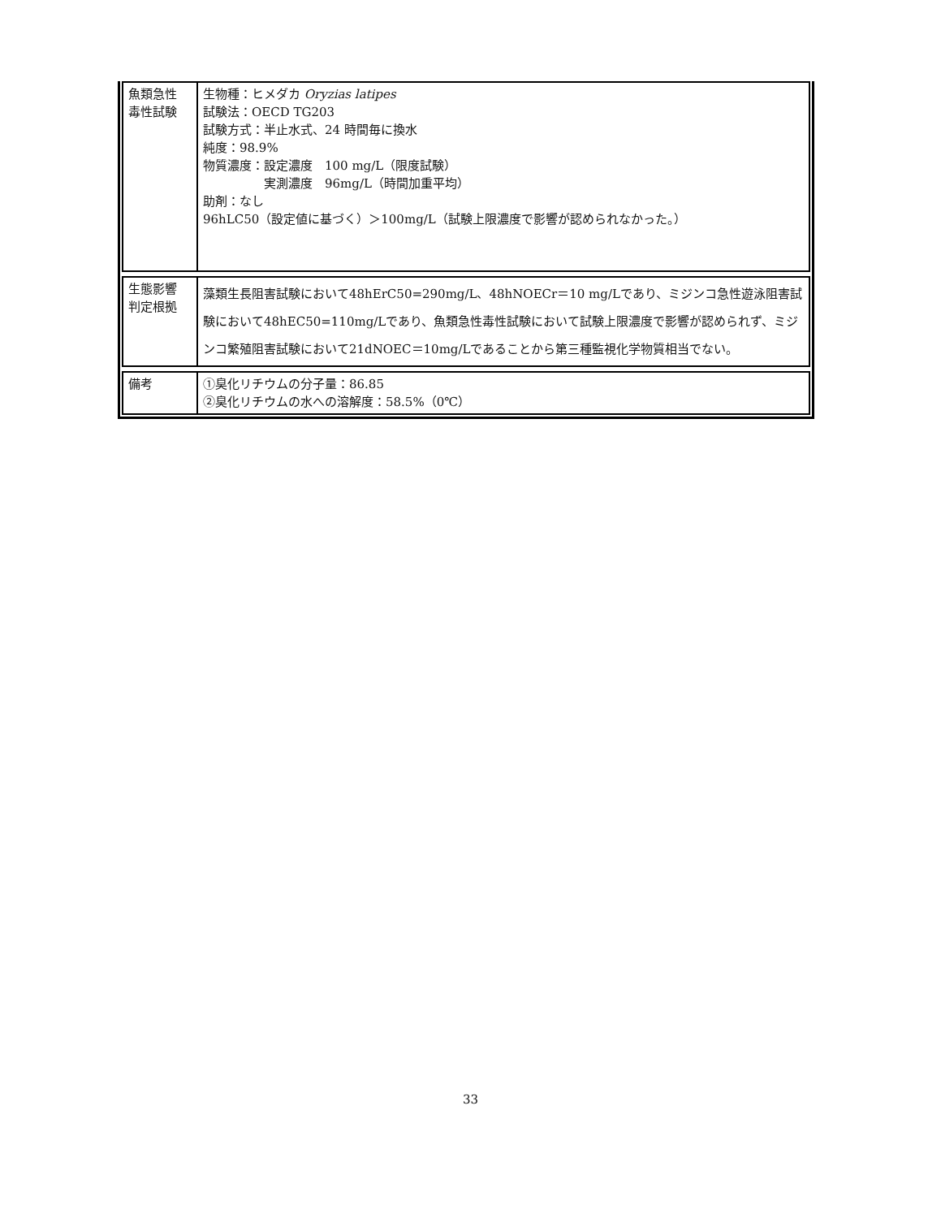| 魚類急性 毒性試験 | 生物種：ヒメダカ Oryzias latipes 試験法：OECD TG203 試験方式：半止水式、24 時間毎に換水 純度：98.9% 物質濃度：設定濃度 100 mg/L（限度試験） 実測濃度 96mg/L（時間加重平均） 助剤：なし 96hLC50（設定値に基づく）＞100mg/L（試験上限濃度で影響が認められなかった。） |
| 生態影響 判定根拠 | 藻類生長阻害試験において48hErC50=290mg/L、48hNOECr＝10 mg/Lであり、ミジンコ急性遊泳阻害試験において48hEC50=110mg/Lであり、魚類急性毒性試験において試験上限濃度で影響が認められず、ミジンコ繁殖阻害試験において21dNOEC＝10mg/Lであることから第三種監視化学物質相当でない。 |
| 備考 | ①臭化リチウムの分子量：86.85 ②臭化リチウムの水への溶解度：58.5%（0℃） |
33